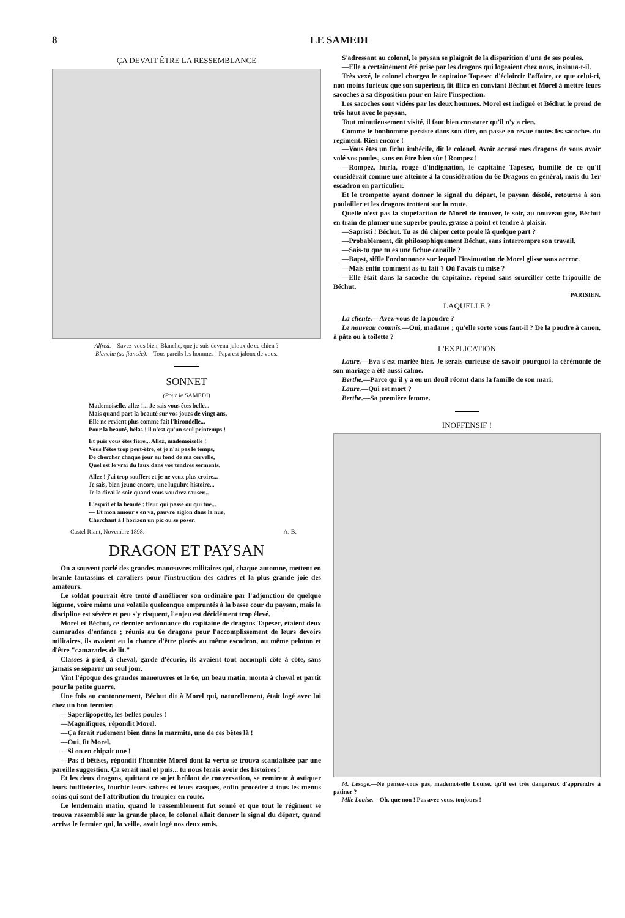8 LE SAMEDI
ÇA DEVAIT ÊTRE LA RESSEMBLANCE
Alfred.—Savez-vous bien, Blanche, que je suis devenu jaloux de ce chien ?
Blanche (sa fiancée).—Tous pareils les hommes ! Papa est jaloux de vous.
SONNET
(Pour le SAMEDI)
Mademoiselle, allez !... Je sais vous êtes belle...
Mais quand part la beauté sur vos joues de vingt ans,
Elle ne revient plus comme fait l'hirondelle...
Pour la beauté, hélas ! il n'est qu'un seul printemps !
Et puis vous êtes fière... Allez, mademoiselle !
Vous l'êtes trop peut-être, et je n'ai pas le temps,
De chercher chaque jour au fond de ma cervelle,
Quel est le vrai du faux dans vos tendres serments.
Allez ! j'ai trop souffert et je ne veux plus croire...
Je sais, bien jeune encore, une lugubre histoire...
Je la dirai le soir quand vous voudrez causer...
L'esprit et la beauté : fleur qui passe ou qui tue...
— Et mon amour s'en va, pauvre aiglon dans la nue,
Cherchant à l'horizon un pic ou se poser.
Castel Riant, Novembre 1898. A. B.
DRAGON ET PAYSAN
On a souvent parlé des grandes manœuvres militaires qui, chaque automne, mettent en branle fantassins et cavaliers pour l'instruction des cadres et la plus grande joie des amateurs.
Le soldat pourrait être tenté d'améliorer son ordinaire par l'adjonction de quelque légume, voire même une volatile quelconque empruntés à la basse cour du paysan, mais la discipline est sévère et peu s'y risquent, l'enjeu est décidément trop élevé.
Morel et Béchut, ce dernier ordonnance du capitaine de dragons Tapesec, étaient deux camarades d'enfance ; réunis au 6e dragons pour l'accomplissement de leurs devoirs militaires, ils avaient eu la chance d'être placés au même escadron, au même peloton et d'être "camarades de lit."
Classes à pied, à cheval, garde d'écurie, ils avaient tout accompli côte à côte, sans jamais se séparer un seul jour.
Vint l'époque des grandes manœuvres et le 6e, un beau matin, monta à cheval et partit pour la petite guerre.
Une fois au cantonnement, Béchut dit à Morel qui, naturellement, était logé avec lui chez un bon fermier.
—Saperlipopette, les belles poules !
—Magnifiques, répondit Morel.
—Ça ferait rudement bien dans la marmite, une de ces bêtes là !
—Oui, fit Morel.
—Si on en chipait une !
—Pas d bêtises, répondit l'honnête Morel dont la vertu se trouva scandalisée par une pareille suggestion. Ça serait mal et puis... tu nous ferais avoir des histoires !
Et les deux dragons, quittant ce sujet brûlant de conversation, se remirent à astiquer leurs buffleteries, fourbir leurs sabres et leurs casques, enfin procéder à tous les menus soins qui sont de l'attribution du troupier en route.
Le lendemain matin, quand le rassemblement fut sonné et que tout le régiment se trouva rassemblé sur la grande place, le colonel allait donner le signal du départ, quand arriva le fermier qui, la veille, avait logé nos deux amis.
S'adressant au colonel, le paysan se plaignit de la disparition d'une de ses poules.
—Elle a certainement été prise par les dragons qui logeaient chez nous, insinua-t-il.
Très vexé, le colonel chargea le capitaine Tapesec d'éclaircir l'affaire, ce que celui-ci, non moins furieux que son supérieur, fit illico en conviant Béchut et Morel à mettre leurs sacoches à sa disposition pour en faire l'inspection.
Les sacoches sont vidées par les deux hommes. Morel est indigné et Béchut le prend de très haut avec le paysan.
Tout minutieusement visité, il faut bien constater qu'il n'y a rien.
Comme le bonhomme persiste dans son dire, on passe en revue toutes les sacoches du régiment. Rien encore !
—Vous êtes un fichu imbécile, dit le colonel. Avoir accusé mes dragons de vous avoir volé vos poules, sans en être bien sûr ! Rompez !
—Rompez, hurla, rouge d'indignation, le capitaine Tapesec, humilié de ce qu'il considérait comme une atteinte à la considération du 6e Dragons en général, mais du 1er escadron en particulier.
Et le trompette ayant donner le signal du départ, le paysan désolé, retourne à son poulailler et les dragons trottent sur la route.
Quelle n'est pas la stupéfaction de Morel de trouver, le soir, au nouveau gite, Béchut en train de plumer une superbe poule, grasse à point et tendre à plaisir.
—Sapristi ! Béchut. Tu as dû chiper cette poule là quelque part ?
—Probablement, dit philosophiquement Béchut, sans interrompre son travail.
—Sais-tu que tu es une fichue canaille ?
—Bapst, siffle l'ordonnance sur lequel l'insinuation de Morel glisse sans accroc.
—Mais enfin comment as-tu fait ? Où l'avais tu mise ?
—Elle était dans la sacoche du capitaine, répond sans sourciller cette fripouille de Béchut.
PARISIEN.
LAQUELLE ?
La cliente.—Avez-vous de la poudre ?
Le nouveau commis.—Oui, madame ; qu'elle sorte vous faut-il ? De la poudre à canon, à pâte ou à toilette ?
L'EXPLICATION
Laure.—Eva s'est mariée hier. Je serais curieuse de savoir pourquoi la cérémonie de son mariage a été aussi calme.
Berthe.—Parce qu'il y a eu un deuil récent dans la famille de son mari.
Laure.—Qui est mort ?
Berthe.—Sa première femme.
INOFFENSIF !
M. Lesage.—Ne pensez-vous pas, mademoiselle Louise, qu'il est très dangereux d'apprendre à patiner ?
Mlle Louise.—Oh, que non ! Pas avec vous, toujours !